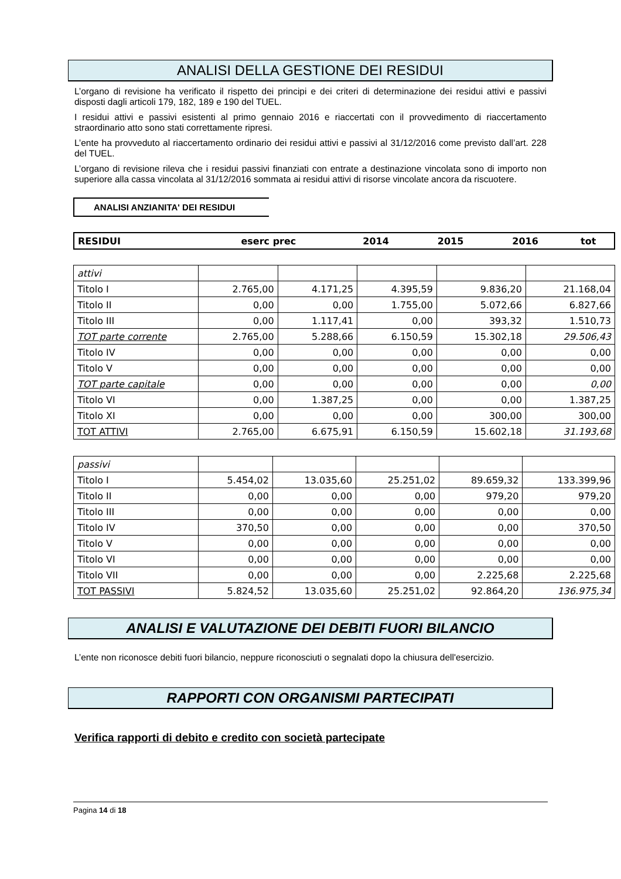ANALISI DELLA GESTIONE DEI RESIDUI
L’organo di revisione ha verificato il rispetto dei principi e dei criteri di determinazione dei residui attivi e passivi disposti dagli articoli 179, 182, 189 e 190 del TUEL.
I residui attivi e passivi esistenti al primo gennaio 2016 e riaccertati con il provvedimento di riaccertamento straordinario atto sono stati correttamente ripresi.
L’ente ha provveduto al riaccertamento ordinario dei residui attivi e passivi al 31/12/2016 come previsto dall’art. 228 del TUEL.
L’organo di revisione rileva che i residui passivi finanziati con entrate a destinazione vincolata sono di importo non superiore alla cassa vincolata al 31/12/2016 sommata ai residui attivi di risorse vincolate ancora da riscuotere.
ANALISI ANZIANITA' DEI RESIDUI
| RESIDUI | eserc prec | 2014 | 2015 | 2016 | tot |
| --- | --- | --- | --- | --- | --- |
| attivi | | | | | |
| Titolo I | 2.765,00 | 4.171,25 | 4.395,59 | 9.836,20 | 21.168,04 |
| Titolo II | 0,00 | 0,00 | 1.755,00 | 5.072,66 | 6.827,66 |
| Titolo III | 0,00 | 1.117,41 | 0,00 | 393,32 | 1.510,73 |
| TOT parte corrente | 2.765,00 | 5.288,66 | 6.150,59 | 15.302,18 | 29.506,43 |
| Titolo IV | 0,00 | 0,00 | 0,00 | 0,00 | 0,00 |
| Titolo V | 0,00 | 0,00 | 0,00 | 0,00 | 0,00 |
| TOT parte capitale | 0,00 | 0,00 | 0,00 | 0,00 | 0,00 |
| Titolo VI | 0,00 | 1.387,25 | 0,00 | 0,00 | 1.387,25 |
| Titolo XI | 0,00 | 0,00 | 0,00 | 300,00 | 300,00 |
| TOT ATTIVI | 2.765,00 | 6.675,91 | 6.150,59 | 15.602,18 | 31.193,68 |
| passivi | | | | | |
| Titolo I | 5.454,02 | 13.035,60 | 25.251,02 | 89.659,32 | 133.399,96 |
| Titolo II | 0,00 | 0,00 | 0,00 | 979,20 | 979,20 |
| Titolo III | 0,00 | 0,00 | 0,00 | 0,00 | 0,00 |
| Titolo IV | 370,50 | 0,00 | 0,00 | 0,00 | 370,50 |
| Titolo V | 0,00 | 0,00 | 0,00 | 0,00 | 0,00 |
| Titolo VI | 0,00 | 0,00 | 0,00 | 0,00 | 0,00 |
| Titolo VII | 0,00 | 0,00 | 0,00 | 2.225,68 | 2.225,68 |
| TOT PASSIVI | 5.824,52 | 13.035,60 | 25.251,02 | 92.864,20 | 136.975,34 |
ANALISI E VALUTAZIONE DEI DEBITI FUORI BILANCIO
L’ente non riconosce debiti fuori bilancio, neppure riconosciuti o segnalati dopo la chiusura dell'esercizio.
RAPPORTI CON ORGANISMI PARTECIPATI
Verifica rapporti di debito e credito con società partecipate
Pagina 14 di 18